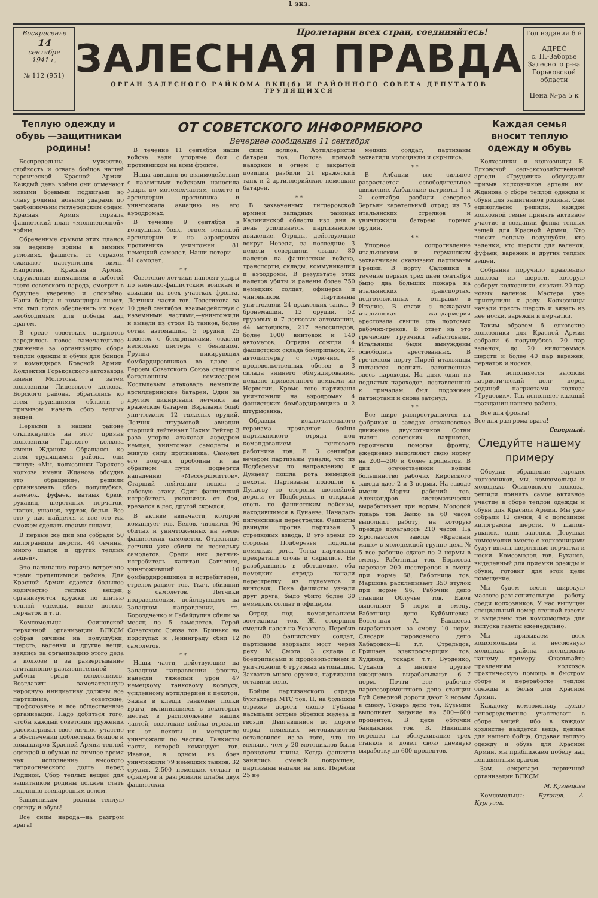1 экз.
Воскресенье
14
сентября
1941 г.
№ 112 (951)
Пролетарии всех стран, соединяйтесь!
ЗАЛЕСНАЯ ПРАВДА
ОРГАН ЗАЛЕСНОГО РАЙКОМА ВКП(б) И РАЙОННОГО СОВЕТА ДЕПУТАТОВ ТРУДЯЩИХСЯ
Год издания 6 й
АДРЕС
с. Н.-Заборье Залесного р-на Горьковской области
Цена №-ра 5 к
Теплую одежду и обувь —защитникам родины!
Беспредельны мужество, стойкость и отвага бойцов нашей героической Красной Армии. Каждый день войны они отмечают новыми боевыми подвигами во славу родины, новыми ударами по разбойничьим гитлеровским ордам. Красная Армия сорвала фашистский план «молниеносной» войны.
Обреченные срывом этих планов на ведение войны в зимних условиях, фашисты со страхом ожидают наступления зимы. Напротив, Красная Армия, окруженная вниманием и заботой всего советского народа, смотрит в будущее уверенно и спокойно. Наши бойцы и командиры знают, что тыл готов обеспечить их всем необходимым для победы над врагом.
В среде советских патриотов зародилось новое замечательное движение за организацию сбора теплой одежды и обуви для бойцов и командиров Красной Армии. Коллектив Горьковского автозавода имени Молотова, а затем колхозники Линевского колхоза, Борского района, обратились ко всем трудящимся области с призывом начать сбор теплых вещей.
Первыми в нашем районе откликнулись на этот призыв колхозники Гарского колхоза имени Жданова. Обращаясь ко всем трудящимся района, они пишут: «Мы, колхозники Гарского колхоза имени Жданова обсудив это обращение, решили организовать сбор полушубков, валенок, фуфаек, ватных брюк, рукавиц, шерстяных перчаток, шапок, ушанок, курток, белья. Все это у нас найдется и все это мы сможем сделать своими силами.
В первые же дни мы собрали 50 килограммов шерсти, 44 овчины, много шапок и других теплых вещей».
Это начинание горячо встречено всеми трудящимися района. Для Красной Армии сдается большое количество теплых вещей, организуются кружки по шитью теплой одежды, вязке носков, перчаток и т. д.
Комсомольцы Осиновской первичной организации ВЛКСМ собрав овчины на полушубки, шерсть, валенки и другие вещи, взялись за организацию этого дела в колхозе и за развертывание агитационно-разъяснительной работы среди колхозников. Возглавить замечательную народную инициативу должны все партийные, советские, профсоюзные и все общественные организации. Надо добиться того, чтобы каждый советский труженик рассматривал свое личное участие в обеспечении доблестных бойцов и командиров Красной Армии теплой одеждой и обувью на зимнее время как исполнение высокого патриотического долга перед Родиной. Сбор теплых вещей для защитников родины должен стать подлинно всенародным делом.
Защитникам родины—теплую одежду и обувь!
Все силы народа—на разгром врага!
ОТ СОВЕТСКОГО ИНФОРМБЮРО
Вечернее сообщение 11 сентября
В течение 11 сентября наши войска вели упорные бои с противником на всем фронте.
Наша авиация во взаимодействии с наземными войсками наносила удары по мотомехчастям, пехоте и артиллерии противника и уничтожала авиацию на его аэродромах.
В течение 9 сентября в воздушных боях, огнем зенитной артиллерии и на аэродромах противника уничтожен 81 немецкий самолет. Наши потери — 41 самолет.
* *
Советские летчики наносят удары по немецко-фашистским войскам и авиации на всех участках фронта. Летчики части тов. Толстикова за 10 дней сентября, взаимодействуя с наземными частями,—уничтожили и вывели из строя 15 танков, более сотни автомашин, 5 орудий, 25 повозок с боеприпасами, сожгли несколько цистерн с бензином. Группа пикирующих бомбардировщиков во главе с Героем Советского Союза старшим батальонным комиссаром Костылевым атаковала немецкие артиллерийские батареи. Один за другим пикировали летчики на вражеские батареи. Взрывами бомб уничтожено 12 тяжелых орудий. Летчик штурмовой авиации старший лейтенант Нахим Рейтер 3 раза упорно атаковал аэродром немцев, уничтожая самолеты и живую силу противника. Самолет его получил пробоины и на обратном пути подвергся нападению «Мессершмиттов». Старший лейтенант пошел в лобовую атаку. Один фашистский истребитель, уклоняясь от боя, врезался в лес, другой скрылся.
В активе авиачасти, которой командует тов. Белов, числится 96 сбитых и уничтоженных на земле фашистских самолетов. Отдельные летчики уже сбили по нескольку самолетов. Среди них летчик-истребитель капитан Савченко, уничтоживший 10 бомбардировщиков и истребителей, стрелок-радист тов. Ткач, сбивший 8 самолетов. Летчики подразделения, действующего на Западном направлении, тт. Бороздченко и Габайдулин сбили за месяц по 5 самолетов. Герой Советского Союза тов. Бринько на подступах к Ленинграду сбил 12 самолетов.
* *
Наши части, действующие на Западном направлении фронта, нанесли тяжелый урон 47 немецкому танковому корпусу, усиленному артиллерией и пехотой. Зажав в клещи танковые полки врага, вклинившиеся в некоторых местах в расположение наших частей, советские войска отрезали их от пехоты и методично уничтожали по частям. Танкисты части, которой командует тов. Иванов, в одном из боев уничтожили 79 немецких танков, 32 орудия, 2.500 немецких солдат и офицеров и разгромили штабы двух фашистских
ских полков. Артиллеристы батареи тов. Попова прямой наводкой и огнем с закрытой позиции разбили 21 вражеский танк и 2 артиллерийские немецкие батареи.
* *
В захваченных гитлеровской армией западных районах Калининской области изо дня в день усиливается партизанское движение. Отряды, действующие вокруг Невеля, за последние 3 недели совершили свыше 80 налетов на фашистские войска, транспорты, склады, коммуникации и аэродромы. В результате этих налетов убиты и ранены более 750 немецких солдат, офицеров и чиновников. Партизаны уничтожили 24 вражеских танка, 9 бронемашин, 13 орудий, 52 грузовых и 7 легковых автомашин, 44 мотоцикла, 217 велосипедов, более 1000 винтовок и 140 автоматов. Отряды сожгли 4 фашистских склада боеприпасов, 21 автоцистерну с горючим, 8 продовольственных обозов и 3 склада зимнего обмундирования, недавно привезенного немцами из Норвегии. Кроме того партизаны уничтожили на аэродромах 4 фашистских бомбардировщика и 2 штурмовика.
Образцы исключительного героизма проявляют бойцы партизанского отряда под командованием почтового работника тов. Е. 3 сентября вечером партизаны узнали, что из Подберезья по направлению к Дунаеву пошла рота немецкой пехоты. Партизаны подошли к Дунаеву со стороны шоссейной дороги от Подберезья и открыли огонь по фашистским войскам, находившимся в Дунаеве. Началась интенсивная перестрелка. Фашисты двинули против партизан 3 стрелковых взвода. В это время со стороны Подберезья подошла немецкая рота. Тогда партизаны прекратили огонь и скрылись. Не разобравшись в обстановке, оба немецких отряда начали перестрелку из пулеметов и винтовок. Пока фашисты узнали друг друга, было убито более 30 немецких солдат и офицеров.
Отряд под командованием зоотехника тов. Ж. совершил смелый налет на Усватово. Перебив до 80 фашистских солдат, партизаны взорвали мост через реку М. Смота, 3 склада с боеприпасами и продовольствием и уничтожили 6 грузовых автомашин. Захватив много оружия, партизаны оставили село.
Бойцы партизанского отряда бухгалтера МТС тов. П. на большом отрезке дороги около Губаны насыпали острые обрезки железа и гвозди. Двигавшийся по дороге отряд немецких мотоциклистов остановился из-за того, что не меньше, чем у 20 мотоциклов были проколоты шины. Когда фашисты занялись сменой покрышек, партизаны напали на них. Перебив 25 не
мецких солдат, партизаны захватили мотоциклы и скрылись.
* *
В Албании все сильнее разрастается освободительное движение. Албанские патриоты 1 и 2 сентября разбили севернее Зергьян карательный отряд из 75 итальянских стрелков и уничтожили батарею горных орудий.
* *
Упорное сопротивление итальянским и германским захватчикам оказывают партизаны Греции. В порту Салоники в течение первых трех дней сентября было два больших пожара на итальянских транспортах, подготовленных к отправке в Италию. В связи с пожарами итальянская жандармерия арестовала свыше ста портовых рабочих-греков. В ответ на это греческие грузчики забастовали. Итальянцы были вынуждены освободить арестованных. В греческом порту Пирей итальянцы пытаются поднять затопленные здесь пароходы. На днях один из поднятых пароходов, доставленный к причалам, был подожжен патриотами и снова затонул.
* *
Все шире распространяется на фабриках и заводах стахановское движение двухсотников. Сотни тысяч советских патриотов, героически помогая фронту, ежедневно выполняют свою норму на 200—300 и более процентов. В дни отечественной войны большинство рабочих Кировского завода дает 2 и 3 нормы. На заводе имени Марти рабочий тов. Александров систематически вырабатывает три нормы. Молодой токарь тов. Зайко за 60 часов выполнил работу, на которую прежде полагалось 210 часов. На Ярославском заводе «Красный маяк» в молодежной группе цеха № 5 все рабочие сдают по 2 нормы в смену. Работница тов. Борисова нарезает 200 шестеренок в смену при норме 68. Работница тов. Маршова расклепывает 350 втулок при норме 96. Рабочий депо станции Облучье тов. Ежов выполняет 5 норм в смену. Работница депо Куйбышевка-Восточная А. Бакшеева вырабатывает за смену 10 норм. Слесари паровозного депо Хабаровск—II т.т. Стрельцов, Гришаев, электросварщик тов. Худяков, токаря т.т. Бурденко, Суханов и многие другие ежедневно вырабатывают 6—7 норм. Почти все рабочие паровозоремонтного депо станции Буй Северной дороги дают 2 нормы в смену. Токарь депо тов. Кузьмин выполняет задание на 500—600 процентов. В цехе обточки бандажник тов. В. Никишин перешел на обслуживание трех станков и довел свою дневную выработку до 600 процентов.
Каждая семья вносит теплую одежду и обувь
Колхозники и колхозницы Б. Елховской сельскохозяйственной артели «Трудовик» обсуждали призыв колхозников артели им. Жданова о сборе теплой одежды и обуви для защитников родины. Они единогласно решили: каждой колхозной семье принять активное участие в создании фонда теплых вещей для Красной Армии. Кто вносит теплые полушубки, кто валенки, кто шерсти для валенок, фуфаек, варежек и других теплых вещей.
Собрание поручило правлению колхоза из шерсти, которую соберут колхозники, скатать 20 пар новых валенок. Мастера уже приступили к делу. Колхозницы начали прясть шерсть и вязать из нее носки, варежки и перчатки.
Таким образом б. елховские колхозники для Красной Армии собрали 6 полушубков, 20 пар валенок, до 20 килограммов шерсти и более 40 пар варежек, перчаток и носков.
Так исполняется высокий патриотический долг перед родиной патриотами колхоза «Трудовик». Так исполняет каждый гражданин нашего района.
Все для фронта!
Все для разгрома врага!
Северный.
Следуйте нашему примеру
Обсудив обращение гарских колхозников, мы, комсомольцы и молодежь Осиновского колхоза, решили принять самое активное участие в сборе теплой одежды и обуви для Красной Армии. Мы уже собрали 12 овчин, 4 с половиной килограмма шерсти, 6 шапок-ушанок, одни валенки. Девушки комсомолки вместе с колхозницами будут вязать шерстяные перчатки и носки. Комсомолец тов. Буханов, выделенный для приемки одежды и обуви, готовит для этой цели помещение.
Мы будем вести широкую массово-разъяснительную работу среди колхозников. У нас выпущен специальный номер стенной газеты и выделены три комсомольца для выпуска газеты еженедельно.
Мы призываем всех комсомольцев и несоюзную молодежь района последовать нашему примеру. Оказывайте правлениям колхозов практическую помощь в быстром сборе и переработке теплой одежды и белья для Красной Армии.
Каждому комсомольцу нужно непосредственно участвовать в сборе вещей, ибо в каждом хозяйстве найдется вещь, ценная для нашего бойца. Отдавая теплую одежду и обувь для Красной Армии, мы приближаем победу над ненавистным врагом.
Зам. секретаря первичной организации ВЛКСМ
М. Кузнецова
Комсомольцы: Буханов. А. Кургузов.